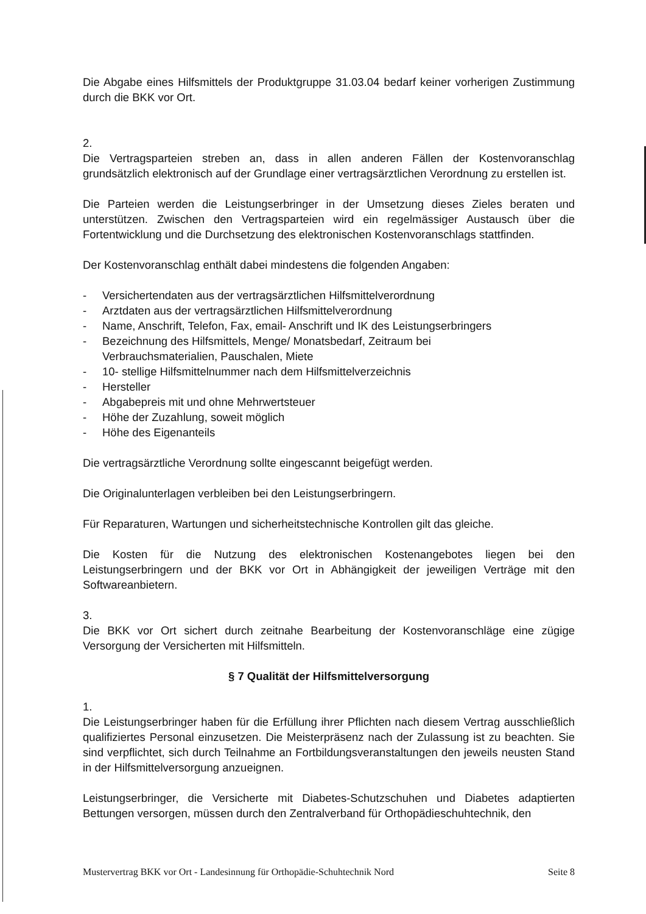Die Abgabe eines Hilfsmittels der Produktgruppe 31.03.04 bedarf keiner vorherigen Zustimmung durch die BKK vor Ort.
2.
Die Vertragsparteien streben an, dass in allen anderen Fällen der Kostenvoranschlag grundsätzlich elektronisch auf der Grundlage einer vertragsärztlichen Verordnung zu erstellen ist.
Die Parteien werden die Leistungserbringer in der Umsetzung dieses Zieles beraten und unterstützen. Zwischen den Vertragsparteien wird ein regelmässiger Austausch über die Fortentwicklung und die Durchsetzung des elektronischen Kostenvoranschlags stattfinden.
Der Kostenvoranschlag enthält dabei mindestens die folgenden Angaben:
- Versichertendaten aus der vertragsärztlichen Hilfsmittelverordnung
- Arztdaten aus der vertragsärztlichen Hilfsmittelverordnung
- Name, Anschrift, Telefon, Fax, email- Anschrift und IK des Leistungserbringers
- Bezeichnung des Hilfsmittels, Menge/ Monatsbedarf, Zeitraum bei
Verbrauchsmaterialien, Pauschalen, Miete
- 10- stellige Hilfsmittelnummer nach dem Hilfsmittelverzeichnis
- Hersteller
- Abgabepreis mit und ohne Mehrwertsteuer
- Höhe der Zuzahlung, soweit möglich
- Höhe des Eigenanteils
Die vertragsärztliche Verordnung sollte eingescannt beigefügt werden.
Die Originalunterlagen verbleiben bei den Leistungserbringern.
Für Reparaturen, Wartungen und sicherheitstechnische Kontrollen gilt das gleiche.
Die Kosten für die Nutzung des elektronischen Kostenangebotes liegen bei den Leistungserbringern und der BKK vor Ort in Abhängigkeit der jeweiligen Verträge mit den Softwareanbietern.
3.
Die BKK vor Ort sichert durch zeitnahe Bearbeitung der Kostenvoranschläge eine zügige Versorgung der Versicherten mit Hilfsmitteln.
§ 7 Qualität der Hilfsmittelversorgung
1.
Die Leistungserbringer haben für die Erfüllung ihrer Pflichten nach diesem Vertrag ausschließlich qualifiziertes Personal einzusetzen. Die Meisterpräsenz nach der Zulassung ist zu beachten. Sie sind verpflichtet, sich durch Teilnahme an Fortbildungsveranstaltungen den jeweils neusten Stand in der Hilfsmittelversorgung anzueignen.
Leistungserbringer, die Versicherte mit Diabetes-Schutzschuhen und Diabetes adaptierten Bettungen versorgen, müssen durch den Zentralverband für Orthopädieschuhtechnik, den
Mustervertrag BKK vor Ort - Landesinnung für Orthopädie-Schuhtechnik Nord Seite 8